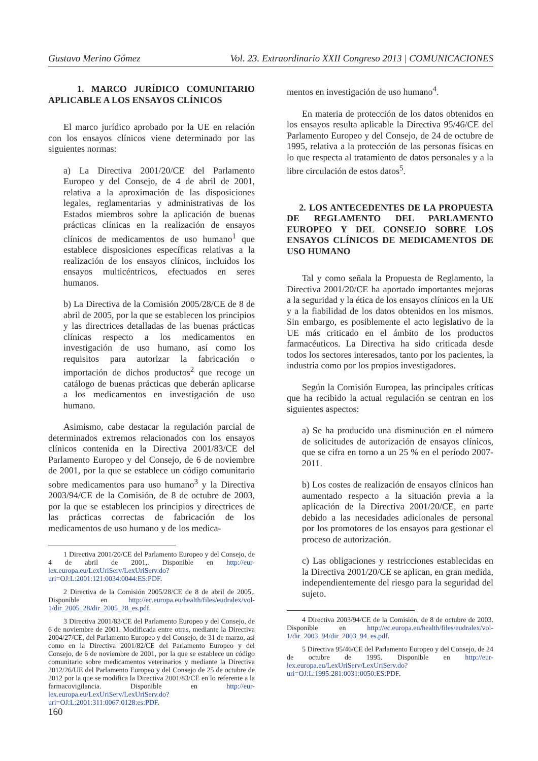Gustavo Merino Gómez Vol. 23. Extraordinario XXII Congreso 2013 | COMUNICACIONES
1. MARCO JURÍDICO COMUNITARIO APLICABLE A LOS ENSAYOS CLÍNICOS
El marco jurídico aprobado por la UE en relación con los ensayos clínicos viene determinado por las siguientes normas:
a) La Directiva 2001/20/CE del Parlamento Europeo y del Consejo, de 4 de abril de 2001, relativa a la aproximación de las disposiciones legales, reglamentarias y administrativas de los Estados miembros sobre la aplicación de buenas prácticas clínicas en la realización de ensayos clínicos de medicamentos de uso humano<sup>1</sup> que establece disposiciones específicas relativas a la realización de los ensayos clínicos, incluidos los ensayos multicéntricos, efectuados en seres humanos.
b) La Directiva de la Comisión 2005/28/CE de 8 de abril de 2005, por la que se establecen los principios y las directrices detalladas de las buenas prácticas clínicas respecto a los medicamentos en investigación de uso humano, así como los requisitos para autorizar la fabricación o importación de dichos productos<sup>2</sup> que recoge un catálogo de buenas prácticas que deberán aplicarse a los medicamentos en investigación de uso humano.
Asimismo, cabe destacar la regulación parcial de determinados extremos relacionados con los ensayos clínicos contenida en la Directiva 2001/83/CE del Parlamento Europeo y del Consejo, de 6 de noviembre de 2001, por la que se establece un código comunitario sobre medicamentos para uso humano<sup>3</sup> y la Directiva 2003/94/CE de la Comisión, de 8 de octubre de 2003, por la que se establecen los principios y directrices de las prácticas correctas de fabricación de los medicamentos de uso humano y de los medica-
1 Directiva 2001/20/CE del Parlamento Europeo y del Consejo, de 4 de abril de 2001,. Disponible en http://eur-lex.europa.eu/LexUriServ/LexUriServ.do?uri=OJ:L:2001:121:0034:0044:ES:PDF.
2 Directiva de la Comisión 2005/28/CE de 8 de abril de 2005,. Disponible en http://ec.europa.eu/health/files/eudralex/vol-1/dir_2005_28/dir_2005_28_es.pdf.
3 Directiva 2001/83/CE del Parlamento Europeo y del Consejo, de 6 de noviembre de 2001. Modificada entre otras, mediante la Directiva 2004/27/CE, del Parlamento Europeo y del Consejo, de 31 de marzo, así como en la Directiva 2001/82/CE del Parlamento Europeo y del Consejo, de 6 de noviembre de 2001, por la que se establece un código comunitario sobre medicamentos veterinarios y mediante la Directiva 2012/26/UE del Parlamento Europeo y del Consejo de 25 de octubre de 2012 por la que se modifica la Directiva 2001/83/CE en lo referente a la farmacovigilancia. Disponible en http://eur-lex.europa.eu/LexUriServ/LexUriServ.do?uri=OJ:L:2001:311:0067:0128:es:PDF.
mentos en investigación de uso humano<sup>4</sup>.
En materia de protección de los datos obtenidos en los ensayos resulta aplicable la Directiva 95/46/CE del Parlamento Europeo y del Consejo, de 24 de octubre de 1995, relativa a la protección de las personas físicas en lo que respecta al tratamiento de datos personales y a la libre circulación de estos datos<sup>5</sup>.
2. LOS ANTECEDENTES DE LA PROPUESTA DE REGLAMENTO DEL PARLAMENTO EUROPEO Y DEL CONSEJO SOBRE LOS ENSAYOS CLÍNICOS DE MEDICAMENTOS DE USO HUMANO
Tal y como señala la Propuesta de Reglamento, la Directiva 2001/20/CE ha aportado importantes mejoras a la seguridad y la ética de los ensayos clínicos en la UE y a la fiabilidad de los datos obtenidos en los mismos. Sin embargo, es posiblemente el acto legislativo de la UE más criticado en el ámbito de los productos farmacéuticos. La Directiva ha sido criticada desde todos los sectores interesados, tanto por los pacientes, la industria como por los propios investigadores.
Según la Comisión Europea, las principales críticas que ha recibido la actual regulación se centran en los siguientes aspectos:
a) Se ha producido una disminución en el número de solicitudes de autorización de ensayos clínicos, que se cifra en torno a un 25 % en el período 2007-2011.
b) Los costes de realización de ensayos clínicos han aumentado respecto a la situación previa a la aplicación de la Directiva 2001/20/CE, en parte debido a las necesidades adicionales de personal por los promotores de los ensayos para gestionar el proceso de autorización.
c) Las obligaciones y restricciones establecidas en la Directiva 2001/20/CE se aplican, en gran medida, independientemente del riesgo para la seguridad del sujeto.
4 Directiva 2003/94/CE de la Comisión, de 8 de octubre de 2003. Disponible en http://ec.europa.eu/health/files/eudralex/vol-1/dir_2003_94/dir_2003_94_es.pdf.
5 Directiva 95/46/CE del Parlamento Europeo y del Consejo, de 24 de octubre de 1995. Disponible en http://eur-lex.europa.eu/LexUriServ/LexUriServ.do?uri=OJ:L:1995:281:0031:0050:ES:PDF.
160